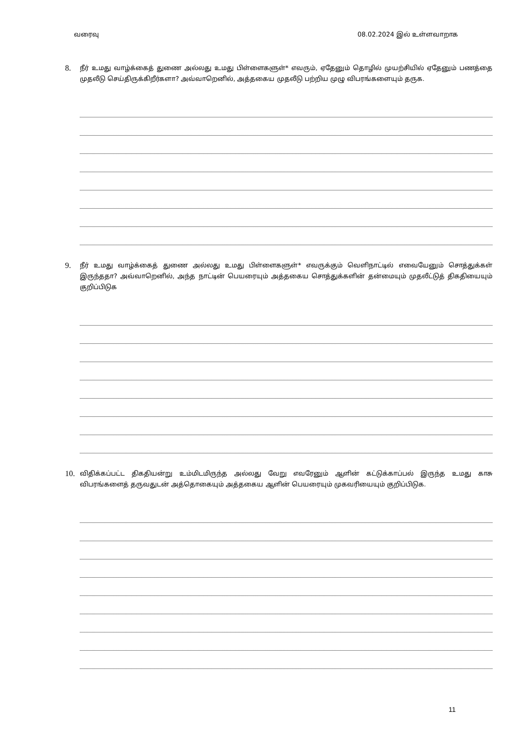வரைவு 08.02.2024 இல் உள்ளவாறாக
8. நீர் உமது வாழ்க்கைத் துணை அல்லது உமது பிள்ளைகளுள்* எவரும், ஏதேனும் தொழில் முயற்சியில் ஏதேனும் பணத்தை முதலீடு செய்திருக்கிறீர்களா? அவ்வாறெனில், அத்தகைய முதலீடு பற்றிய முழு விபரங்களையும் தருக.
9. நீர் உமது வாழ்க்கைத் துணை அல்லது உமது பிள்ளைகளுள்* எவருக்கும் வெளிநாட்டில் எவையேனும் சொத்துக்கள் இருந்ததா? அவ்வாறெனில், அந்த நாட்டின் பெயரையும் அத்தகைய சொத்துக்களின் தன்மையும் முதலீட்டுத் திகதியையும் குறிப்பிடுக
10. விதிக்கப்பட்ட திகதியன்று உம்மிடமிருந்த அல்லது வேறு எவரேனும் ஆளின் கட்டுக்காப்பல் இருந்த உமது காசு விபரங்களைத் தருவதுடன் அத்தொகையும் அத்தகைய ஆளின் பெயரையும் முகவரியையும் குறிப்பிடுக.
11